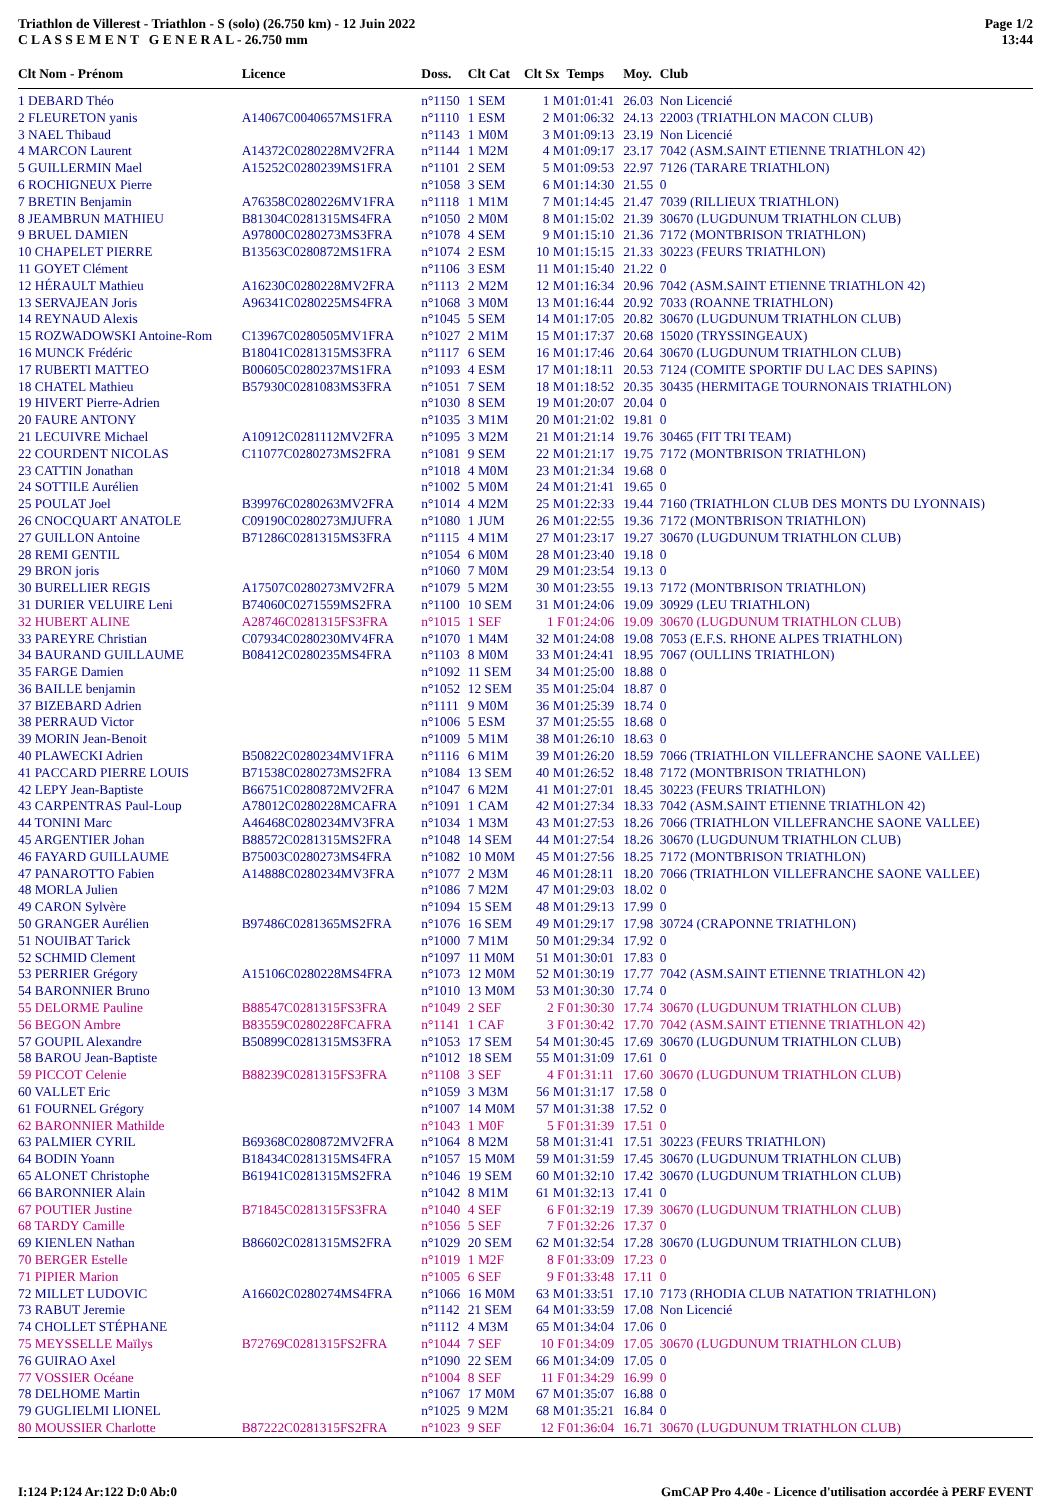Triathlon de Villerest - Triathlon - S (solo) (26.750 km) - 12 Juin 2022
C L A S S E M E N T G E N E R A L - 26.750 mm
Page 1/2
13:44
| Clt Nom - Prénom | Licence | Doss. | Clt Cat | Clt Sx | Temps | Moy. | Club |
| --- | --- | --- | --- | --- | --- | --- | --- |
| 1 DEBARD Théo | | n°1150 | 1 SEM | 1 M | 01:01:41 | 26.03 | Non Licencié |
| 2 FLEURETON yanis | A14067C0040657MS1FRA | n°1110 | 1 ESM | 2 M | 01:06:32 | 24.13 | 22003 (TRIATHLON MACON CLUB) |
| 3 NAEL Thibaud | | n°1143 | 1 M0M | 3 M | 01:09:13 | 23.19 | Non Licencié |
| 4 MARCON Laurent | A14372C0280228MV2FRA | n°1144 | 1 M2M | 4 M | 01:09:17 | 23.17 | 7042 (ASM.SAINT ETIENNE TRIATHLON 42) |
| 5 GUILLERMIN Mael | A15252C0280239MS1FRA | n°1101 | 2 SEM | 5 M | 01:09:53 | 22.97 | 7126 (TARARE TRIATHLON) |
| 6 ROCHIGNEUX Pierre | | n°1058 | 3 SEM | 6 M | 01:14:30 | 21.55 | 0 |
| 7 BRETIN Benjamin | A76358C0280226MV1FRA | n°1118 | 1 M1M | 7 M | 01:14:45 | 21.47 | 7039 (RILLIEUX TRIATHLON) |
| 8 JEAMBRUN MATHIEU | B81304C0281315MS4FRA | n°1050 | 2 M0M | 8 M | 01:15:02 | 21.39 | 30670 (LUGDUNUM TRIATHLON CLUB) |
| 9 BRUEL DAMIEN | A97800C0280273MS3FRA | n°1078 | 4 SEM | 9 M | 01:15:10 | 21.36 | 7172 (MONTBRISON TRIATHLON) |
| 10 CHAPELET PIERRE | B13563C0280872MS1FRA | n°1074 | 2 ESM | 10 M | 01:15:15 | 21.33 | 30223 (FEURS TRIATHLON) |
| 11 GOYET Clément | | n°1106 | 3 ESM | 11 M | 01:15:40 | 21.22 | 0 |
| 12 HÉRAULT Mathieu | A16230C0280228MV2FRA | n°1113 | 2 M2M | 12 M | 01:16:34 | 20.96 | 7042 (ASM.SAINT ETIENNE TRIATHLON 42) |
| 13 SERVAJEAN Joris | A96341C0280225MS4FRA | n°1068 | 3 M0M | 13 M | 01:16:44 | 20.92 | 7033 (ROANNE TRIATHLON) |
| 14 REYNAUD Alexis | | n°1045 | 5 SEM | 14 M | 01:17:05 | 20.82 | 30670 (LUGDUNUM TRIATHLON CLUB) |
| 15 ROZWADOWSKI Antoine-Rom | C13967C0280505MV1FRA | n°1027 | 2 M1M | 15 M | 01:17:37 | 20.68 | 15020 (TRYSSINGEAUX) |
| 16 MUNCK Frédéric | B18041C0281315MS3FRA | n°1117 | 6 SEM | 16 M | 01:17:46 | 20.64 | 30670 (LUGDUNUM TRIATHLON CLUB) |
| 17 RUBERTI MATTEO | B00605C0280237MS1FRA | n°1093 | 4 ESM | 17 M | 01:18:11 | 20.53 | 7124 (COMITE SPORTIF DU LAC DES SAPINS) |
| 18 CHATEL Mathieu | B57930C0281083MS3FRA | n°1051 | 7 SEM | 18 M | 01:18:52 | 20.35 | 30435 (HERMITAGE TOURNONAIS TRIATHLON) |
| 19 HIVERT Pierre-Adrien | | n°1030 | 8 SEM | 19 M | 01:20:07 | 20.04 | 0 |
| 20 FAURE ANTONY | | n°1035 | 3 M1M | 20 M | 01:21:02 | 19.81 | 0 |
| 21 LECUIVRE Michael | A10912C0281112MV2FRA | n°1095 | 3 M2M | 21 M | 01:21:14 | 19.76 | 30465 (FIT TRI TEAM) |
| 22 COURDENT NICOLAS | C11077C0280273MS2FRA | n°1081 | 9 SEM | 22 M | 01:21:17 | 19.75 | 7172 (MONTBRISON TRIATHLON) |
| 23 CATTIN Jonathan | | n°1018 | 4 M0M | 23 M | 01:21:34 | 19.68 | 0 |
| 24 SOTTILE Aurélien | | n°1002 | 5 M0M | 24 M | 01:21:41 | 19.65 | 0 |
| 25 POULAT Joel | B39976C0280263MV2FRA | n°1014 | 4 M2M | 25 M | 01:22:33 | 19.44 | 7160 (TRIATHLON CLUB DES MONTS DU LYONNAIS) |
| 26 CNOCQUART ANATOLE | C09190C0280273MJUFRA | n°1080 | 1 JUM | 26 M | 01:22:55 | 19.36 | 7172 (MONTBRISON TRIATHLON) |
| 27 GUILLON Antoine | B71286C0281315MS3FRA | n°1115 | 4 M1M | 27 M | 01:23:17 | 19.27 | 30670 (LUGDUNUM TRIATHLON CLUB) |
| 28 REMI GENTIL | | n°1054 | 6 M0M | 28 M | 01:23:40 | 19.18 | 0 |
| 29 BRON joris | | n°1060 | 7 M0M | 29 M | 01:23:54 | 19.13 | 0 |
| 30 BURELLIER REGIS | A17507C0280273MV2FRA | n°1079 | 5 M2M | 30 M | 01:23:55 | 19.13 | 7172 (MONTBRISON TRIATHLON) |
| 31 DURIER VELUIRE Leni | B74060C0271559MS2FRA | n°1100 | 10 SEM | 31 M | 01:24:06 | 19.09 | 30929 (LEU TRIATHLON) |
| 32 HUBERT ALINE | A28746C0281315FS3FRA | n°1015 | 1 SEF | 1 F | 01:24:06 | 19.09 | 30670 (LUGDUNUM TRIATHLON CLUB) |
| 33 PAREYRE Christian | C07934C0280230MV4FRA | n°1070 | 1 M4M | 32 M | 01:24:08 | 19.08 | 7053 (E.F.S. RHONE ALPES TRIATHLON) |
| 34 BAURAND GUILLAUME | B08412C0280235MS4FRA | n°1103 | 8 M0M | 33 M | 01:24:41 | 18.95 | 7067 (OULLINS TRIATHLON) |
| 35 FARGE Damien | | n°1092 | 11 SEM | 34 M | 01:25:00 | 18.88 | 0 |
| 36 BAILLE benjamin | | n°1052 | 12 SEM | 35 M | 01:25:04 | 18.87 | 0 |
| 37 BIZEBARD Adrien | | n°1111 | 9 M0M | 36 M | 01:25:39 | 18.74 | 0 |
| 38 PERRAUD Victor | | n°1006 | 5 ESM | 37 M | 01:25:55 | 18.68 | 0 |
| 39 MORIN Jean-Benoit | | n°1009 | 5 M1M | 38 M | 01:26:10 | 18.63 | 0 |
| 40 PLAWECKI Adrien | B50822C0280234MV1FRA | n°1116 | 6 M1M | 39 M | 01:26:20 | 18.59 | 7066 (TRIATHLON VILLEFRANCHE SAONE VALLEE) |
| 41 PACCARD PIERRE LOUIS | B71538C0280273MS2FRA | n°1084 | 13 SEM | 40 M | 01:26:52 | 18.48 | 7172 (MONTBRISON TRIATHLON) |
| 42 LEPY Jean-Baptiste | B66751C0280872MV2FRA | n°1047 | 6 M2M | 41 M | 01:27:01 | 18.45 | 30223 (FEURS TRIATHLON) |
| 43 CARPENTRAS Paul-Loup | A78012C0280228MCAFRA | n°1091 | 1 CAM | 42 M | 01:27:34 | 18.33 | 7042 (ASM.SAINT ETIENNE TRIATHLON 42) |
| 44 TONINI Marc | A46468C0280234MV3FRA | n°1034 | 1 M3M | 43 M | 01:27:53 | 18.26 | 7066 (TRIATHLON VILLEFRANCHE SAONE VALLEE) |
| 45 ARGENTIER Johan | B88572C0281315MS2FRA | n°1048 | 14 SEM | 44 M | 01:27:54 | 18.26 | 30670 (LUGDUNUM TRIATHLON CLUB) |
| 46 FAYARD GUILLAUME | B75003C0280273MS4FRA | n°1082 | 10 M0M | 45 M | 01:27:56 | 18.25 | 7172 (MONTBRISON TRIATHLON) |
| 47 PANAROTTO Fabien | A14888C0280234MV3FRA | n°1077 | 2 M3M | 46 M | 01:28:11 | 18.20 | 7066 (TRIATHLON VILLEFRANCHE SAONE VALLEE) |
| 48 MORLA Julien | | n°1086 | 7 M2M | 47 M | 01:29:03 | 18.02 | 0 |
| 49 CARON Sylvère | | n°1094 | 15 SEM | 48 M | 01:29:13 | 17.99 | 0 |
| 50 GRANGER Aurélien | B97486C0281365MS2FRA | n°1076 | 16 SEM | 49 M | 01:29:17 | 17.98 | 30724 (CRAPONNE TRIATHLON) |
| 51 NOUIBAT Tarick | | n°1000 | 7 M1M | 50 M | 01:29:34 | 17.92 | 0 |
| 52 SCHMID Clement | | n°1097 | 11 M0M | 51 M | 01:30:01 | 17.83 | 0 |
| 53 PERRIER Grégory | A15106C0280228MS4FRA | n°1073 | 12 M0M | 52 M | 01:30:19 | 17.77 | 7042 (ASM.SAINT ETIENNE TRIATHLON 42) |
| 54 BARONNIER Bruno | | n°1010 | 13 M0M | 53 M | 01:30:30 | 17.74 | 0 |
| 55 DELORME Pauline | B88547C0281315FS3FRA | n°1049 | 2 SEF | 2 F | 01:30:30 | 17.74 | 30670 (LUGDUNUM TRIATHLON CLUB) |
| 56 BEGON Ambre | B83559C0280228FCAFRA | n°1141 | 1 CAF | 3 F | 01:30:42 | 17.70 | 7042 (ASM.SAINT ETIENNE TRIATHLON 42) |
| 57 GOUPIL Alexandre | B50899C0281315MS3FRA | n°1053 | 17 SEM | 54 M | 01:30:45 | 17.69 | 30670 (LUGDUNUM TRIATHLON CLUB) |
| 58 BAROU Jean-Baptiste | | n°1012 | 18 SEM | 55 M | 01:31:09 | 17.61 | 0 |
| 59 PICCOT Celenie | B88239C0281315FS3FRA | n°1108 | 3 SEF | 4 F | 01:31:11 | 17.60 | 30670 (LUGDUNUM TRIATHLON CLUB) |
| 60 VALLET Eric | | n°1059 | 3 M3M | 56 M | 01:31:17 | 17.58 | 0 |
| 61 FOURNEL Grégory | | n°1007 | 14 M0M | 57 M | 01:31:38 | 17.52 | 0 |
| 62 BARONNIER Mathilde | | n°1043 | 1 M0F | 5 F | 01:31:39 | 17.51 | 0 |
| 63 PALMIER CYRIL | B69368C0280872MV2FRA | n°1064 | 8 M2M | 58 M | 01:31:41 | 17.51 | 30223 (FEURS TRIATHLON) |
| 64 BODIN Yoann | B18434C0281315MS4FRA | n°1057 | 15 M0M | 59 M | 01:31:59 | 17.45 | 30670 (LUGDUNUM TRIATHLON CLUB) |
| 65 ALONET Christophe | B61941C0281315MS2FRA | n°1046 | 19 SEM | 60 M | 01:32:10 | 17.42 | 30670 (LUGDUNUM TRIATHLON CLUB) |
| 66 BARONNIER Alain | | n°1042 | 8 M1M | 61 M | 01:32:13 | 17.41 | 0 |
| 67 POUTIER Justine | B71845C0281315FS3FRA | n°1040 | 4 SEF | 6 F | 01:32:19 | 17.39 | 30670 (LUGDUNUM TRIATHLON CLUB) |
| 68 TARDY Camille | | n°1056 | 5 SEF | 7 F | 01:32:26 | 17.37 | 0 |
| 69 KIENLEN Nathan | B86602C0281315MS2FRA | n°1029 | 20 SEM | 62 M | 01:32:54 | 17.28 | 30670 (LUGDUNUM TRIATHLON CLUB) |
| 70 BERGER Estelle | | n°1019 | 1 M2F | 8 F | 01:33:09 | 17.23 | 0 |
| 71 PIPIER Marion | | n°1005 | 6 SEF | 9 F | 01:33:48 | 17.11 | 0 |
| 72 MILLET LUDOVIC | A16602C0280274MS4FRA | n°1066 | 16 M0M | 63 M | 01:33:51 | 17.10 | 7173 (RHODIA CLUB NATATION TRIATHLON) |
| 73 RABUT Jeremie | | n°1142 | 21 SEM | 64 M | 01:33:59 | 17.08 | Non Licencié |
| 74 CHOLLET STÉPHANE | | n°1112 | 4 M3M | 65 M | 01:34:04 | 17.06 | 0 |
| 75 MEYSSELLE Maïlys | B72769C0281315FS2FRA | n°1044 | 7 SEF | 10 F | 01:34:09 | 17.05 | 30670 (LUGDUNUM TRIATHLON CLUB) |
| 76 GUIRAO Axel | | n°1090 | 22 SEM | 66 M | 01:34:09 | 17.05 | 0 |
| 77 VOSSIER Océane | | n°1004 | 8 SEF | 11 F | 01:34:29 | 16.99 | 0 |
| 78 DELHOME Martin | | n°1067 | 17 M0M | 67 M | 01:35:07 | 16.88 | 0 |
| 79 GUGLIELMI LIONEL | | n°1025 | 9 M2M | 68 M | 01:35:21 | 16.84 | 0 |
| 80 MOUSSIER Charlotte | B87222C0281315FS2FRA | n°1023 | 9 SEF | 12 F | 01:36:04 | 16.71 | 30670 (LUGDUNUM TRIATHLON CLUB) |
I:124 P:124 Ar:122 D:0 Ab:0 GmCAP Pro 4.40e - Licence d'utilisation accordée à PERF EVENT